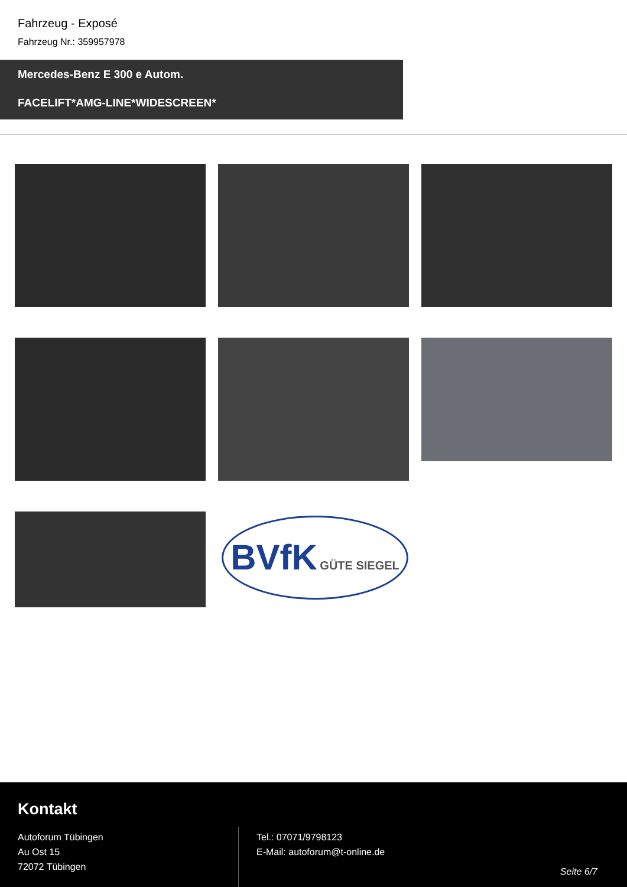Fahrzeug - Exposé
Fahrzeug Nr.: 359957978
Mercedes-Benz E 300 e Autom.
FACELIFT*AMG-LINE*WIDESCREEN*
BVfK GÜTE SIEGEL
Kontakt
Autoforum Tübingen
Au Ost 15
72072 Tübingen
Tel.: 07071/9798123
E-Mail: autoforum@t-online.de
Seite 6/7